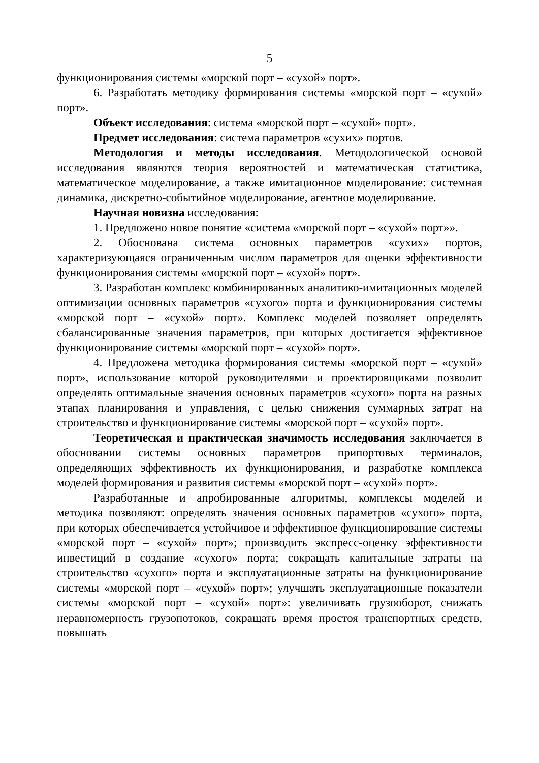5
функционирования системы «морской порт – «сухой» порт».
6. Разработать методику формирования системы «морской порт – «сухой» порт».
Объект исследования: система «морской порт – «сухой» порт».
Предмет исследования: система параметров «сухих» портов.
Методология и методы исследования. Методологической основой исследования являются теория вероятностей и математическая статистика, математическое моделирование, а также имитационное моделирование: системная динамика, дискретно-событийное моделирование, агентное моделирование.
Научная новизна исследования:
1. Предложено новое понятие «система «морской порт – «сухой» порт»».
2. Обоснована система основных параметров «сухих» портов, характеризующаяся ограниченным числом параметров для оценки эффективности функционирования системы «морской порт – «сухой» порт».
3. Разработан комплекс комбинированных аналитико-имитационных моделей оптимизации основных параметров «сухого» порта и функционирования системы «морской порт – «сухой» порт». Комплекс моделей позволяет определять сбалансированные значения параметров, при которых достигается эффективное функционирование системы «морской порт – «сухой» порт».
4. Предложена методика формирования системы «морской порт – «сухой» порт», использование которой руководителями и проектировщиками позволит определять оптимальные значения основных параметров «сухого» порта на разных этапах планирования и управления, с целью снижения суммарных затрат на строительство и функционирование системы «морской порт – «сухой» порт».
Теоретическая и практическая значимость исследования заключается в обосновании системы основных параметров припортовых терминалов, определяющих эффективность их функционирования, и разработке комплекса моделей формирования и развития системы «морской порт – «сухой» порт».
Разработанные и апробированные алгоритмы, комплексы моделей и методика позволяют: определять значения основных параметров «сухого» порта, при которых обеспечивается устойчивое и эффективное функционирование системы «морской порт – «сухой» порт»; производить экспресс-оценку эффективности инвестиций в создание «сухого» порта; сокращать капитальные затраты на строительство «сухого» порта и эксплуатационные затраты на функционирование системы «морской порт – «сухой» порт»; улучшать эксплуатационные показатели системы «морской порт – «сухой» порт»: увеличивать грузооборот, снижать неравномерность грузопотоков, сокращать время простоя транспортных средств, повышать